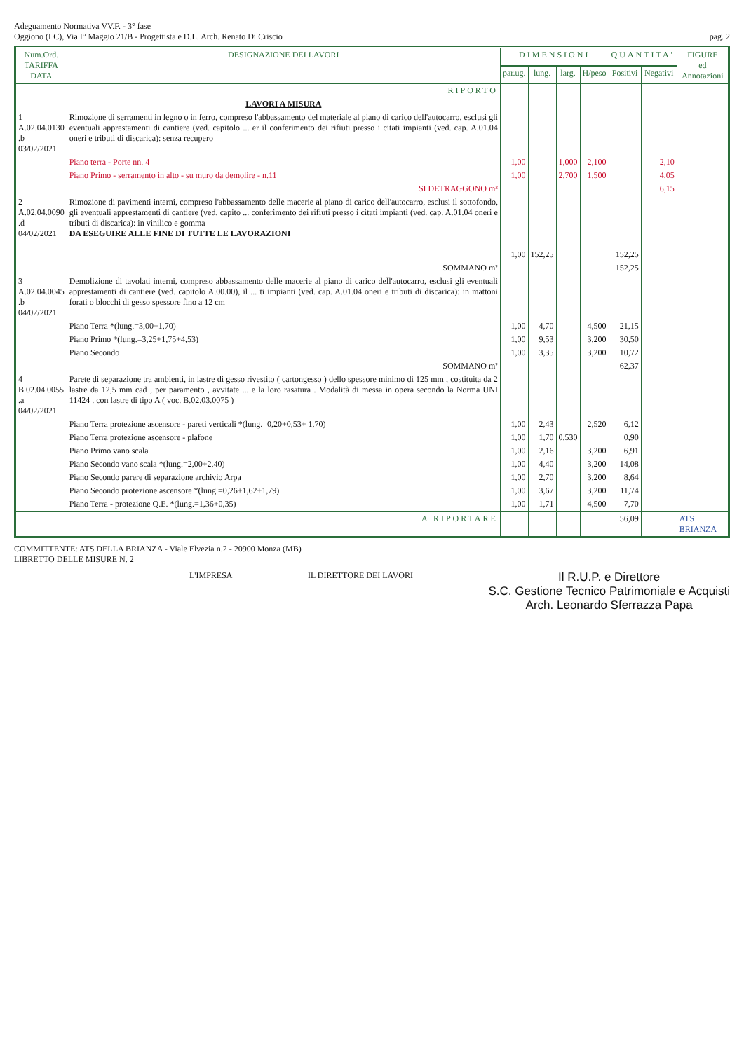Adeguamento Normativa VV.F. - 3° fase
Oggiono (LC), Via I° Maggio 21/B - Progettista e D.L. Arch. Renato Di Criscio
pag. 2
| Num.Ord. TARIFFA DATA | DESIGNAZIONE DEI LAVORI | DIMENSIONI | | | | QUANTITA' | | FIGURE ed Annotazioni |
| --- | --- | --- | --- | --- | --- | --- | --- | --- |
| | | par.ug. | lung. | larg. | H/peso | Positivi | Negativi | |
| | RIPORTO | | | | | | | |
| | LAVORI A MISURA | | | | | | | |
| 1 A.02.04.0130 .b 03/02/2021 | Rimozione di serramenti in legno o in ferro, compreso l'abbassamento del materiale al piano di carico dell'autocarro, esclusi gli eventuali apprestamenti di cantiere (ved. capitolo ... er il conferimento dei rifiuti presso i citati impianti (ved. cap. A.01.04 oneri e tributi di discarica): senza recupero | | | | | | | |
| | Piano terra - Porte nn. 4 | 1,00 | | 1,000 | 2,100 | | 2,10 | |
| | Piano Primo - serramento in alto - su muro da demolire - n.11 | 1,00 | | 2,700 | 1,500 | | 4,05 | |
| | SI DETRAGGONO m² | | | | | | 6,15 | |
| 2 A.02.04.0090 .d 04/02/2021 | Rimozione di pavimenti interni, compreso l'abbassamento delle macerie al piano di carico dell'autocarro, esclusi il sottofondo, gli eventuali apprestamenti di cantiere (ved. capito ... conferimento dei rifiuti presso i citati impianti (ved. cap. A.01.04 oneri e tributi di discarica): in vinilico e gomma DA ESEGUIRE ALLE FINE DI TUTTE LE LAVORAZIONI | 1,00 | 152,25 | | | 152,25 | | |
| | SOMMANO m² | | | | | 152,25 | | |
| 3 A.02.04.0045 .b 04/02/2021 | Demolizione di tavolati interni, compreso abbassamento delle macerie al piano di carico dell'autocarro, esclusi gli eventuali apprestamenti di cantiere (ved. capitolo A.00.00), il ... ti impianti (ved. cap. A.01.04 oneri e tributi di discarica): in mattoni forati o blocchi di gesso spessore fino a 12 cm | | | | | | | |
| | Piano Terra *(lung.=3,00+1,70) | 1,00 | 4,70 | | 4,500 | 21,15 | | |
| | Piano Primo *(lung.=3,25+1,75+4,53) | 1,00 | 9,53 | | 3,200 | 30,50 | | |
| | Piano Secondo | 1,00 | 3,35 | | 3,200 | 10,72 | | |
| | SOMMANO m² | | | | | 62,37 | | |
| 4 B.02.04.0055 .a 04/02/2021 | Parete di separazione tra ambienti, in lastre di gesso rivestito ( cartongesso ) dello spessore minimo di 125 mm , costituita da 2 lastre da 12,5 mm cad , per paramento , avvitate ... e la loro rasatura . Modalità di messa in opera secondo la Norma UNI 11424 . con lastre di tipo A ( voc. B.02.03.0075 ) | | | | | | | |
| | Piano Terra protezione ascensore - pareti verticali *(lung.=0,20+0,53+ 1,70) | 1,00 | 2,43 | | 2,520 | 6,12 | | |
| | Piano Terra protezione ascensore - plafone | 1,00 | 1,70 | 0,530 | | 0,90 | | |
| | Piano Primo vano scala | 1,00 | 2,16 | | 3,200 | 6,91 | | |
| | Piano Secondo vano scala *(lung.=2,00+2,40) | 1,00 | 4,40 | | 3,200 | 14,08 | | |
| | Piano Secondo parere di separazione archivio Arpa | 1,00 | 2,70 | | 3,200 | 8,64 | | |
| | Piano Secondo protezione ascensore *(lung.=0,26+1,62+1,79) | 1,00 | 3,67 | | 3,200 | 11,74 | | |
| | Piano Terra - protezione Q.E. *(lung.=1,36+0,35) | 1,00 | 1,71 | | 4,500 | 7,70 | | |
| | A RIPORTARE | | | | | 56,09 | | ATS BRIANZA |
COMMITTENTE: ATS DELLA BRIANZA - Viale Elvezia n.2 - 20900 Monza (MB)
LIBRETTO DELLE MISURE N. 2
L'IMPRESA IL DIRETTORE DEI LAVORI
Il R.U.P. e Direttore
S.C. Gestione Tecnico Patrimoniale e Acquisti
Arch. Leonardo Sferrazza Papa